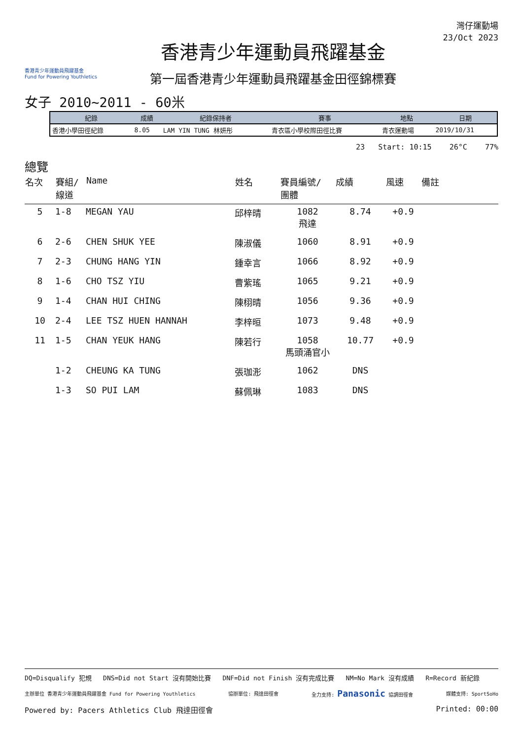香港青少年運動員飛躍基金
Fund for Powering Youthletics
香港青少年運動員飛躍基金
第一屆香港青少年運動員飛躍基金田徑錦標賽
灣仔運動場
23/Oct 2023
女子 2010~2011 - 60米
| 紀錄 | 成績 | 紀錄保持者 | 賽事 | 地點 | 日期 |
| --- | --- | --- | --- | --- | --- |
| 香港小學田徑紀錄 | 8.05 | LAM YIN TUNG 林妍彤 | 青衣區小學校際田徑比賽 | 青衣運動場 | 2019/10/31 |
23 Start: 10:15 26°C 77%
總覽
| 名次 | 賽組/ 線道 | Name | 姓名 | 賽員編號/ 團體 | 成績 | 風速 | 備註 |
| --- | --- | --- | --- | --- | --- | --- | --- |
| 5 | 1-8 | MEGAN YAU | 邱梓晴 | 1082 飛達 | 8.74 | +0.9 | |
| 6 | 2-6 | CHEN SHUK YEE | 陳淑儀 | 1060 | 8.91 | +0.9 | |
| 7 | 2-3 | CHUNG HANG YIN | 鍾幸言 | 1066 | 8.92 | +0.9 | |
| 8 | 1-6 | CHO TSZ YIU | 曹紫瑤 | 1065 | 9.21 | +0.9 | |
| 9 | 1-4 | CHAN HUI CHING | 陳栩晴 | 1056 | 9.36 | +0.9 | |
| 10 | 2-4 | LEE TSZ HUEN HANNAH | 李梓晅 | 1073 | 9.48 | +0.9 | |
| 11 | 1-5 | CHAN YEUK HANG | 陳若行 | 1058 馬頭涌官小 | 10.77 | +0.9 | |
| | 1-2 | CHEUNG KA TUNG | 張珈浵 | 1062 | DNS | | |
| | 1-3 | SO PUI LAM | 蘇佩琳 | 1083 | DNS | | |
DQ=Disqualify 犯規 DNS=Did not Start 沒有開始比賽 DNF=Did not Finish 沒有完成比賽 NM=No Mark 沒有成績 R=Record 新紀錄
主辦單位 香港青少年運動員飛躍基金 Fund for Powering Youthletics 協辦單位: 飛達田徑會 全力支持: Panasonic 協調田徑會 媒體支持: SportSoHo
Powered by: Pacers Athletics Club 飛達田徑會 Printed: 00:00